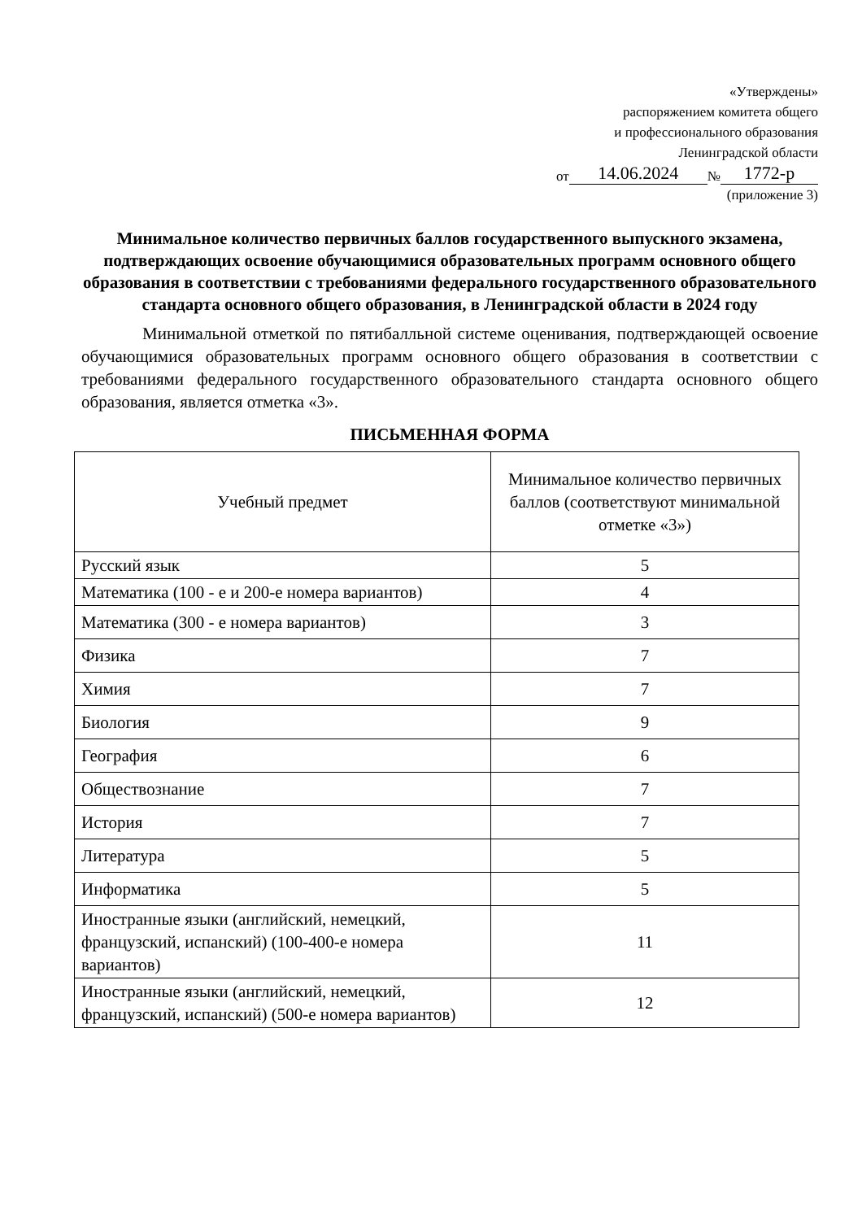«Утверждены»
распоряжением комитета общего
и профессионального образования
Ленинградской области
от 14.06.2024 № 1772-р
(приложение 3)
Минимальное количество первичных баллов государственного выпускного экзамена, подтверждающих освоение обучающимися образовательных программ основного общего образования в соответствии с требованиями федерального государственного образовательного стандарта основного общего образования, в Ленинградской области в 2024 году
Минимальной отметкой по пятибалльной системе оценивания, подтверждающей освоение обучающимися образовательных программ основного общего образования в соответствии с требованиями федерального государственного образовательного стандарта основного общего образования, является отметка «3».
ПИСЬМЕННАЯ ФОРМА
| Учебный предмет | Минимальное количество первичных баллов (соответствуют минимальной отметке «3») |
| --- | --- |
| Русский язык | 5 |
| Математика (100 - е и 200-е номера вариантов) | 4 |
| Математика (300 - е номера вариантов) | 3 |
| Физика | 7 |
| Химия | 7 |
| Биология | 9 |
| География | 6 |
| Обществознание | 7 |
| История | 7 |
| Литература | 5 |
| Информатика | 5 |
| Иностранные языки (английский, немецкий, французский, испанский) (100-400-е номера вариантов) | 11 |
| Иностранные языки (английский, немецкий, французский, испанский) (500-е номера вариантов) | 12 |